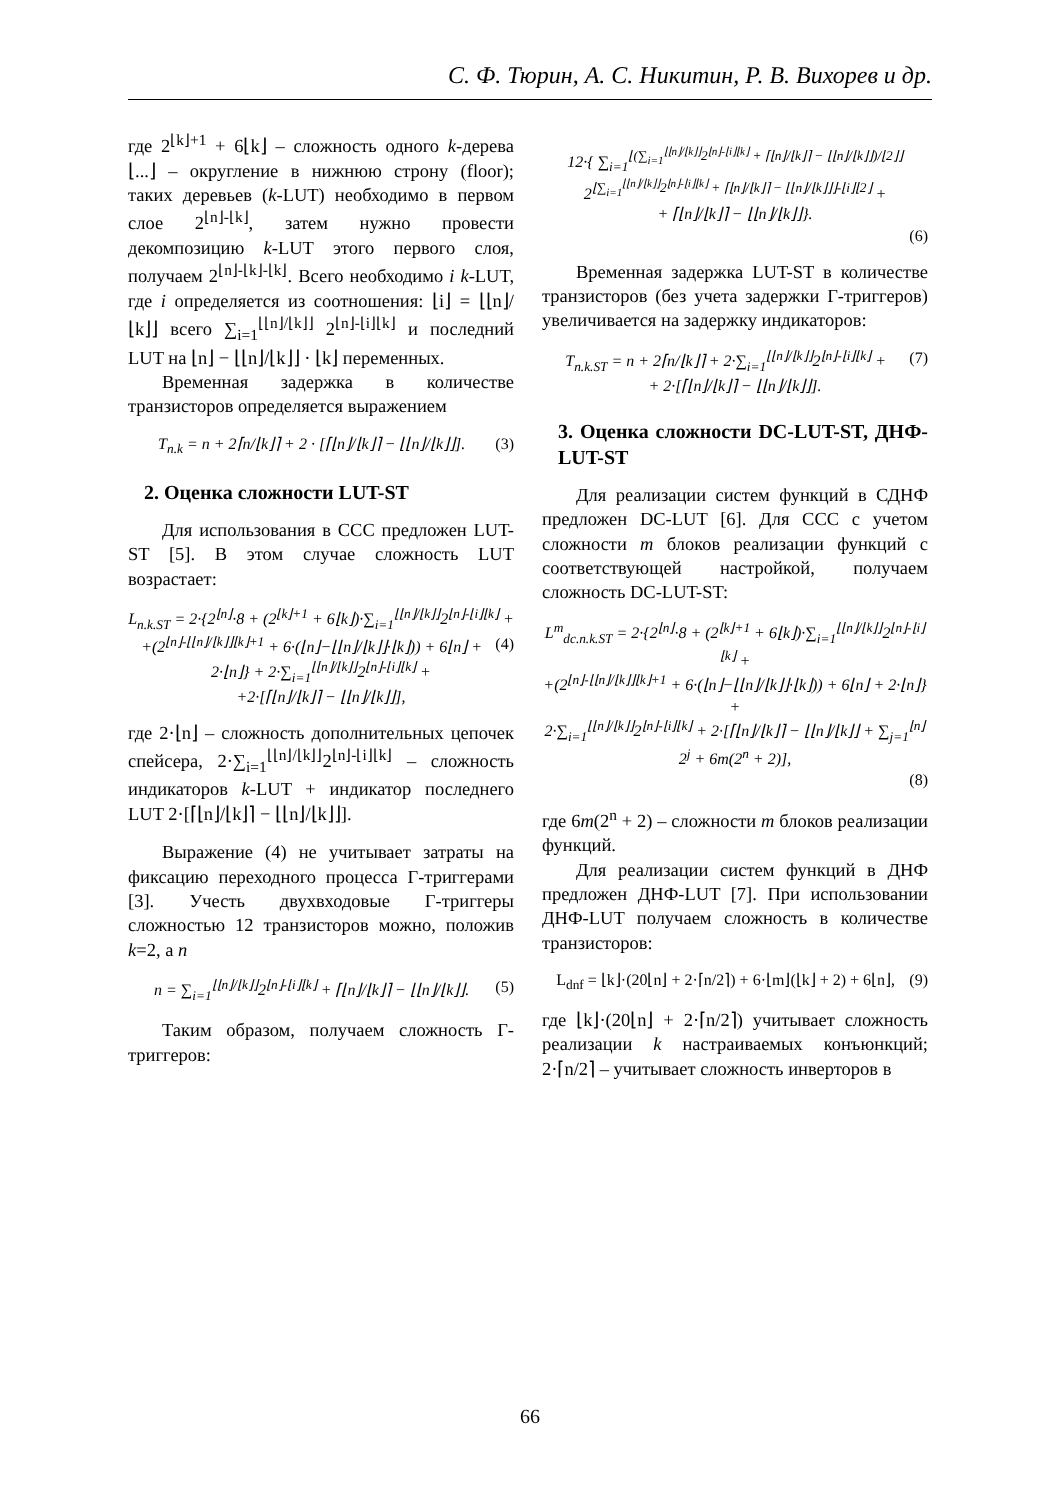С. Ф. Тюрин, А. С. Никитин, Р. В. Вихорев и др.
где 2<sup>⌊k⌋+1</sup> + 6⌊k⌋ – сложность одного k-дерева ⌊...⌋ – округление в нижнюю строну (floor); таких деревьев (k-LUT) необходимо в первом слое 2<sup>⌊n⌋-⌊k⌋</sup>, затем нужно провести декомпозицию k-LUT этого первого слоя, получаем 2<sup>⌊n⌋-⌊k⌋-⌊k⌋</sup>. Всего необходимо i k-LUT, где i определяется из соотношения: ⌊i⌋ = ⌊⌊n⌋/⌊k⌋⌋ всего ∑<sub>i=1</sub><sup>⌊⌊n⌋/⌊k⌋⌋</sup> 2<sup>⌊n⌋-⌊i⌋⌊k⌋</sup> и последний LUT на ⌊n⌋ − ⌊⌊n⌋/⌊k⌋⌋ · ⌊k⌋ переменных.
Временная задержка в количестве транзисторов определяется выражением
T<sub>n.k</sub> = n + 2⌈n/⌊k⌋⌉ + 2 · [⌈⌊n⌋/⌊k⌋⌉ − ⌊⌊n⌋/⌊k⌋⌋]. (3)
2. Оценка сложности LUT-ST
Для использования в ССС предложен LUT-ST [5]. В этом случае сложность LUT возрастает:
L<sub>n.k.ST</sub> = 2·{2<sup>⌊n⌋</sup>·8 + (2<sup>⌊k⌋+1</sup> + 6⌊k⌋)·∑<sub>i=1</sub><sup>⌊⌊n⌋/⌊k⌋⌋</sup>2<sup>⌊n⌋-⌊i⌋⌊k⌋</sup> + (4)
+(2<sup>⌊n⌋-⌊⌊n⌋/⌊k⌋⌋⌊k⌋+1</sup> + 6·(⌊n⌋−⌊⌊n⌋/⌊k⌋⌋·⌊k⌋)) + 6⌊n⌋ + 2·⌊n⌋} + 2·∑<sub>i=1</sub><sup>⌊⌊n⌋/⌊k⌋⌋</sup>2<sup>⌊n⌋-⌊i⌋⌊k⌋</sup> +
+2·[⌈⌊n⌋/⌊k⌋⌉ − ⌊⌊n⌋/⌊k⌋⌋],
где 2·⌊n⌋ – сложность дополнительных цепочек спейсера, 2·∑<sub>i=1</sub><sup>⌊⌊n⌋/⌊k⌋⌋</sup>2<sup>⌊n⌋-⌊i⌋⌊k⌋</sup> – сложность индикаторов k-LUT + индикатор последнего LUT 2·[⌈⌊n⌋/⌊k⌋⌉ − ⌊⌊n⌋/⌊k⌋⌋].
Выражение (4) не учитывает затраты на фиксацию переходного процесса Г-триггерами [3]. Учесть двухвходовые Г-триггеры сложностью 12 транзисторов можно, положив k=2, а n
n = ∑<sub>i=1</sub><sup>⌊⌊n⌋/⌊k⌋⌋</sup>2<sup>⌊n⌋-⌊i⌋⌊k⌋</sup> + ⌈⌊n⌋/⌊k⌋⌉ − ⌊⌊n⌋/⌊k⌋⌋. (5)
Таким образом, получаем сложность Г-триггеров:
12·{ ∑<sub>i=1</sub><sup>⌊(∑<sub>i=1</sub><sup>⌊⌊n⌋/⌊k⌋⌋</sup>2<sup>⌊n⌋-⌊i⌋⌊k⌋</sup> + ⌈⌊n⌋/⌊k⌋⌉ − ⌊⌊n⌋/⌊k⌋⌋)/⌊2⌋⌋</sup> 2<sup>⌊∑<sub>i=1</sub><sup>⌊⌊n⌋/⌊k⌋⌋</sup>2<sup>⌊n⌋-⌊i⌋⌊k⌋</sup> + ⌈⌊n⌋/⌊k⌋⌉ − ⌊⌊n⌋/⌊k⌋⌋⌋-⌊i⌋⌊2⌋</sup> +
+ ⌈⌊n⌋/⌊k⌋⌉ − ⌊⌊n⌋/⌊k⌋⌋}.
(6)
Временная задержка LUT-ST в количестве транзисторов (без учета задержки Г-триггеров) увеличивается на задержку индикаторов:
T<sub>n.k.ST</sub> = n + 2⌈n/⌊k⌋⌉ + 2·∑<sub>i=1</sub><sup>⌊⌊n⌋/⌊k⌋⌋</sup>2<sup>⌊n⌋-⌊i⌋⌊k⌋</sup> + (7)
+ 2·[⌈⌊n⌋/⌊k⌋⌉ − ⌊⌊n⌋/⌊k⌋⌋].
3. Оценка сложности DC-LUT-ST, ДНФ-LUT-ST
Для реализации систем функций в СДНФ предложен DC-LUT [6]. Для ССС с учетом сложности m блоков реализации функций с соответствующей настройкой, получаем сложность DC-LUT-ST:
L<sup>m</sup><sub>dc.n.k.ST</sub> = 2·{2<sup>⌊n⌋</sup>·8 + (2<sup>⌊k⌋+1</sup> + 6⌊k⌋)·∑<sub>i=1</sub><sup>⌊⌊n⌋/⌊k⌋⌋</sup>2<sup>⌊n⌋-⌊i⌋⌊k⌋</sup> +
+(2<sup>⌊n⌋-⌊⌊n⌋/⌊k⌋⌋⌊k⌋+1</sup> + 6·(⌊n⌋−⌊⌊n⌋/⌊k⌋⌋·⌊k⌋)) + 6⌊n⌋ + 2·⌊n⌋} +
2·∑<sub>i=1</sub><sup>⌊⌊n⌋/⌊k⌋⌋</sup>2<sup>⌊n⌋-⌊i⌋⌊k⌋</sup> + 2·[⌈⌊n⌋/⌊k⌋⌉ − ⌊⌊n⌋/⌊k⌋⌋ + ∑<sub>j=1</sub><sup>⌊n⌋</sup>2<sup>j</sup> + 6m(2<sup>n</sup> + 2)],
(8)
где 6m(2<sup>n</sup> + 2) – сложности m блоков реализации функций.
Для реализации систем функций в ДНФ предложен ДНФ-LUT [7]. При использовании ДНФ-LUT получаем сложность в количестве транзисторов:
L<sub>dnf</sub> = ⌊k⌋·(20⌊n⌋ + 2·⌈n/2⌉) + 6·⌊m⌋(⌊k⌋ + 2) + 6⌊n⌋, (9)
где ⌊k⌋·(20⌊n⌋ + 2·⌈n/2⌉) учитывает сложность реализации k настраиваемых конъюнкций; 2·⌈n/2⌉ – учитывает сложность инверторов в
66